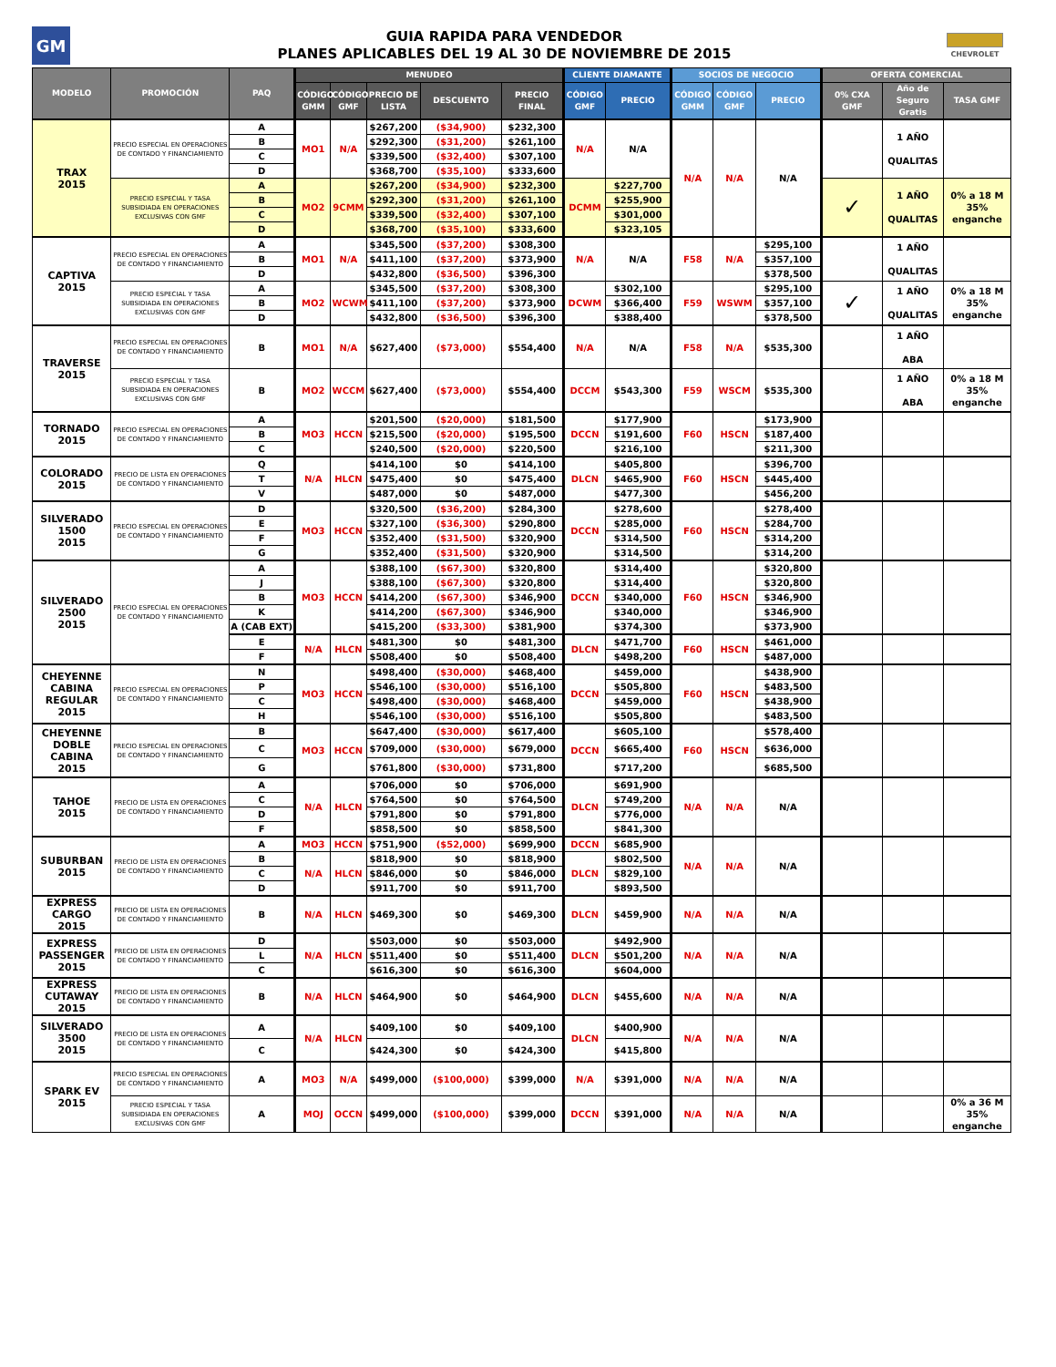GM
GUIA RAPIDA PARA VENDEDOR
PLANES APLICABLES DEL 19 AL 30 DE NOVIEMBRE DE 2015
CHEVROLET
| MODELO | PROMOCIÓN | PAQ | MENUDEO | | | | | CLIENTE DIAMANTE | | SOCIOS DE NEGOCIO | | | OFERTA COMERCIAL | | |
| --- | --- | --- | --- | --- | --- | --- | --- | --- | --- | --- | --- | --- | --- | --- | --- |
| | | | CÓDIGO GMM | CÓDIGO GMF | PRECIO DE LISTA | DESCUENTO | PRECIO FINAL | CÓDIGO GMF | PRECIO | CÓDIGO GMM | CÓDIGO GMF | PRECIO | 0% CXA GMF | Año de Seguro Gratis | TASA GMF |
| TRAX 2015 | PRECIO ESPECIAL EN OPERACIONES DE CONTADO Y FINANCIAMIENTO | A | MO1 | N/A | $267,200 | ($34,900) | $232,300 | N/A | N/A | N/A | N/A | N/A | | 1 AÑO QUALITAS | |
| | | B | | | $292,300 | ($31,200) | $261,100 | | | | | | | | |
| | | C | | | $339,500 | ($32,400) | $307,100 | | | | | | | | |
| | | D | | | $368,700 | ($35,100) | $333,600 | | | | | | | | |
| | PRECIO ESPECIAL Y TASA SUBSIDIADA EN OPERACIONES EXCLUSIVAS CON GMF | A | MO2 | 9CMM | $267,200 | ($34,900) | $232,300 | DCMM | $227,700 | | | | ✓ | 1 AÑO QUALITAS | 0% a 18 M 35% enganche |
| | | B | | | $292,300 | ($31,200) | $261,100 | | $255,900 | | | | | | |
| | | C | | | $339,500 | ($32,400) | $307,100 | | $301,000 | | | | | | |
| | | D | | | $368,700 | ($35,100) | $333,600 | | $323,105 | | | | | | |
| CAPTIVA 2015 | PRECIO ESPECIAL EN OPERACIONES DE CONTADO Y FINANCIAMIENTO | A | MO1 | N/A | $345,500 | ($37,200) | $308,300 | N/A | N/A | F58 | N/A | $295,100 | | 1 AÑO QUALITAS | |
| | | B | | | $411,100 | ($37,200) | $373,900 | | | | | $357,100 | | | |
| | | D | | | $432,800 | ($36,500) | $396,300 | | | | | $378,500 | | | |
| | PRECIO ESPECIAL Y TASA SUBSIDIADA EN OPERACIONES EXCLUSIVAS CON GMF | A | MO2 | WCWM | $345,500 | ($37,200) | $308,300 | DCWM | $302,100 | F59 | WSWM | $295,100 | ✓ | 1 AÑO QUALITAS | 0% a 18 M 35% enganche |
| | | B | | | $411,100 | ($37,200) | $373,900 | | $366,400 | | | $357,100 | | | |
| | | D | | | $432,800 | ($36,500) | $396,300 | | $388,400 | | | $378,500 | | | |
| TRAVERSE 2015 | PRECIO ESPECIAL EN OPERACIONES DE CONTADO Y FINANCIAMIENTO | B | MO1 | N/A | $627,400 | ($73,000) | $554,400 | N/A | N/A | F58 | N/A | $535,300 | | 1 AÑO ABA | |
| | PRECIO ESPECIAL Y TASA SUBSIDIADA EN OPERACIONES EXCLUSIVAS CON GMF | B | MO2 | WCCM | $627,400 | ($73,000) | $554,400 | DCCM | $543,300 | F59 | WSCM | $535,300 | | 1 AÑO ABA | 0% a 18 M 35% enganche |
| TORNADO 2015 | PRECIO ESPECIAL EN OPERACIONES DE CONTADO Y FINANCIAMIENTO | A | MO3 | HCCN | $201,500 | ($20,000) | $181,500 | DCCN | $177,900 | F60 | HSCN | $173,900 | | | |
| | | B | | | $215,500 | ($20,000) | $195,500 | | $191,600 | | | $187,400 | | | |
| | | C | | | $240,500 | ($20,000) | $220,500 | | $216,100 | | | $211,300 | | | |
| COLORADO 2015 | PRECIO DE LISTA EN OPERACIONES DE CONTADO Y FINANCIAMIENTO | Q | N/A | HLCN | $414,100 | $0 | $414,100 | DLCN | $405,800 | F60 | HSCN | $396,700 | | | |
| | | T | | | $475,400 | $0 | $475,400 | | $465,900 | | | $445,400 | | | |
| | | V | | | $487,000 | $0 | $487,000 | | $477,300 | | | $456,200 | | | |
| SILVERADO 1500 2015 | PRECIO ESPECIAL EN OPERACIONES DE CONTADO Y FINANCIAMIENTO | D | MO3 | HCCN | $320,500 | ($36,200) | $284,300 | DCCN | $278,600 | F60 | HSCN | $278,400 | | | |
| | | E | | | $327,100 | ($36,300) | $290,800 | | $285,000 | | | $284,700 | | | |
| | | F | | | $352,400 | ($31,500) | $320,900 | | $314,500 | | | $314,200 | | | |
| | | G | | | $352,400 | ($31,500) | $320,900 | | $314,500 | | | $314,200 | | | |
| SILVERADO 2500 2015 | PRECIO ESPECIAL EN OPERACIONES DE CONTADO Y FINANCIAMIENTO | A | MO3 | HCCN | $388,100 | ($67,300) | $320,800 | DCCN | $314,400 | F60 | HSCN | $320,800 | | | |
| | | J | | | $388,100 | ($67,300) | $320,800 | | $314,400 | | | $320,800 | | | |
| | | B | | | $414,200 | ($67,300) | $346,900 | | $340,000 | | | $346,900 | | | |
| | | K | | | $414,200 | ($67,300) | $346,900 | | $340,000 | | | $346,900 | | | |
| | | A (CAB EXT) | | | $415,200 | ($33,300) | $381,900 | | $374,300 | | | $373,900 | | | |
| | | E | N/A | HLCN | $481,300 | $0 | $481,300 | DLCN | $471,700 | F60 | HSCN | $461,000 | | | |
| | | F | | | $508,400 | $0 | $508,400 | | $498,200 | | | $487,000 | | | |
| CHEYENNE CABINA REGULAR 2015 | PRECIO ESPECIAL EN OPERACIONES DE CONTADO Y FINANCIAMIENTO | N | MO3 | HCCN | $498,400 | ($30,000) | $468,400 | DCCN | $459,000 | F60 | HSCN | $438,900 | | | |
| | | P | | | $546,100 | ($30,000) | $516,100 | | $505,800 | | | $483,500 | | | |
| | | C | | | $498,400 | ($30,000) | $468,400 | | $459,000 | | | $438,900 | | | |
| | | H | | | $546,100 | ($30,000) | $516,100 | | $505,800 | | | $483,500 | | | |
| CHEYENNE DOBLE CABINA 2015 | PRECIO ESPECIAL EN OPERACIONES DE CONTADO Y FINANCIAMIENTO | B | MO3 | HCCN | $647,400 | ($30,000) | $617,400 | DCCN | $605,100 | F60 | HSCN | $578,400 | | | |
| | | C | | | $709,000 | ($30,000) | $679,000 | | $665,400 | | | $636,000 | | | |
| | | G | | | $761,800 | ($30,000) | $731,800 | | $717,200 | | | $685,500 | | | |
| TAHOE 2015 | PRECIO DE LISTA EN OPERACIONES DE CONTADO Y FINANCIAMIENTO | A | N/A | HLCN | $706,000 | $0 | $706,000 | DLCN | $691,900 | N/A | N/A | N/A | | | |
| | | C | | | $764,500 | $0 | $764,500 | | $749,200 | | | | | | |
| | | D | | | $791,800 | $0 | $791,800 | | $776,000 | | | | | | |
| | | F | | | $858,500 | $0 | $858,500 | | $841,300 | | | | | | |
| SUBURBAN 2015 | PRECIO DE LISTA EN OPERACIONES DE CONTADO Y FINANCIAMIENTO | A | MO3 | HCCN | $751,900 | ($52,000) | $699,900 | DCCN | $685,900 | N/A | N/A | N/A | | | |
| | | B | N/A | HLCN | $818,900 | $0 | $818,900 | DLCN | $802,500 | | | | | | |
| | | C | | | $846,000 | $0 | $846,000 | | $829,100 | | | | | | |
| | | D | | | $911,700 | $0 | $911,700 | | $893,500 | | | | | | |
| EXPRESS CARGO 2015 | PRECIO DE LISTA EN OPERACIONES DE CONTADO Y FINANCIAMIENTO | B | N/A | HLCN | $469,300 | $0 | $469,300 | DLCN | $459,900 | N/A | N/A | N/A | | | |
| EXPRESS PASSENGER 2015 | PRECIO DE LISTA EN OPERACIONES DE CONTADO Y FINANCIAMIENTO | D | N/A | HLCN | $503,000 | $0 | $503,000 | DLCN | $492,900 | N/A | N/A | N/A | | | |
| | | L | | | $511,400 | $0 | $511,400 | | $501,200 | | | | | | |
| | | C | | | $616,300 | $0 | $616,300 | | $604,000 | | | | | | |
| EXPRESS CUTAWAY 2015 | PRECIO DE LISTA EN OPERACIONES DE CONTADO Y FINANCIAMIENTO | B | N/A | HLCN | $464,900 | $0 | $464,900 | DLCN | $455,600 | N/A | N/A | N/A | | | |
| SILVERADO 3500 2015 | PRECIO DE LISTA EN OPERACIONES DE CONTADO Y FINANCIAMIENTO | A | N/A | HLCN | $409,100 | $0 | $409,100 | DLCN | $400,900 | N/A | N/A | N/A | | | |
| | | C | | | $424,300 | $0 | $424,300 | | $415,800 | | | | | | |
| SPARK EV 2015 | PRECIO ESPECIAL EN OPERACIONES DE CONTADO Y FINANCIAMIENTO | A | MO3 | N/A | $499,000 | ($100,000) | $399,000 | N/A | $391,000 | N/A | N/A | N/A | | | |
| | PRECIO ESPECIAL Y TASA SUBSIDIADA EN OPERACIONES EXCLUSIVAS CON GMF | A | MOJ | OCCN | $499,000 | ($100,000) | $399,000 | DCCN | $391,000 | N/A | N/A | N/A | | | 0% a 36 M 35% enganche |